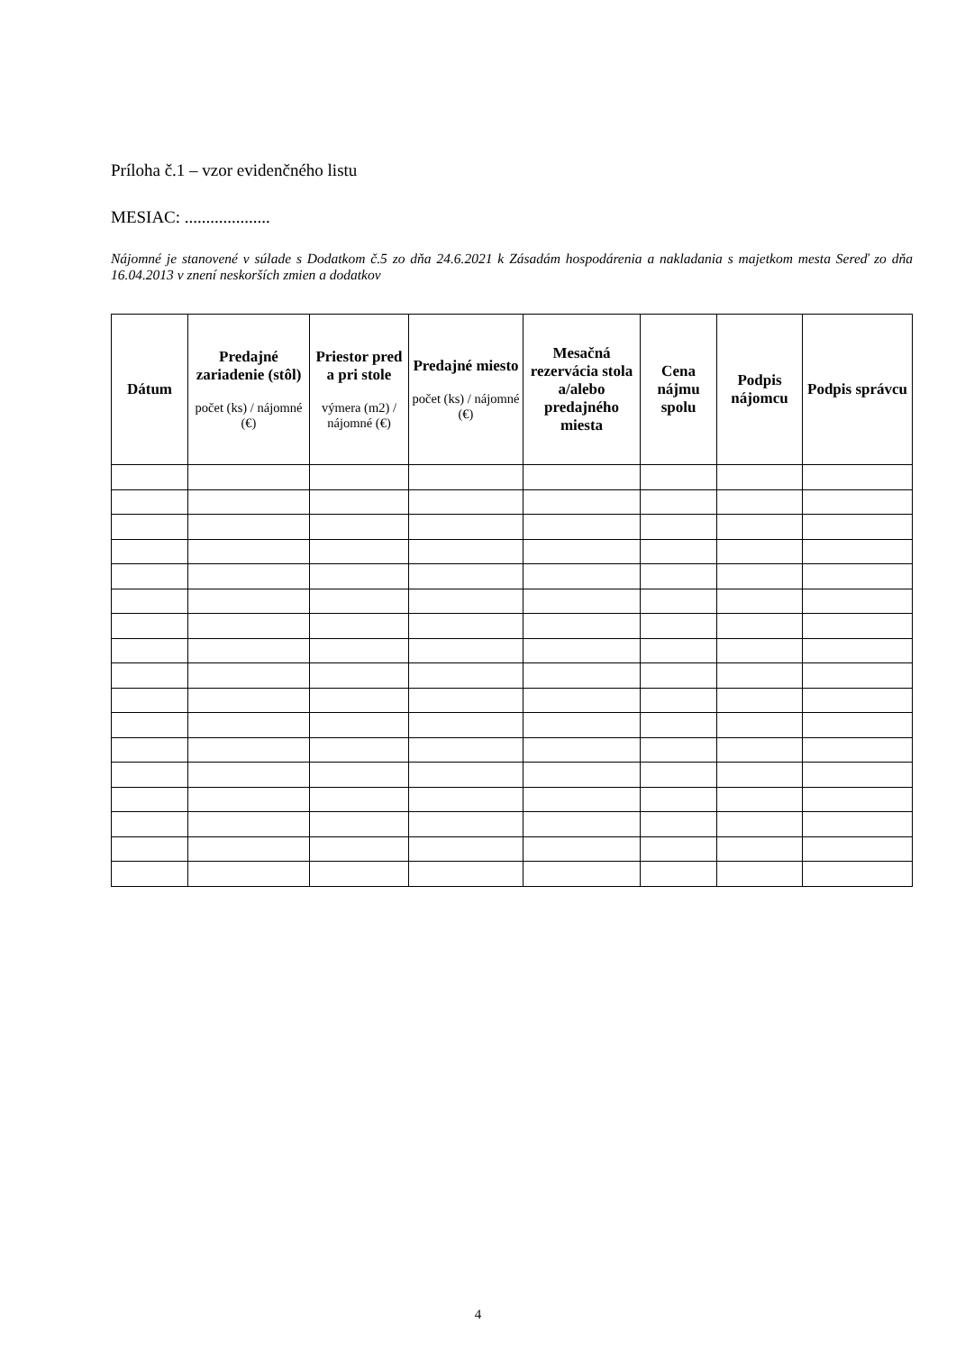Príloha č.1 – vzor evidenčného listu
MESIAC: ....................
Nájomné je stanovené v súlade s Dodatkom č.5 zo dňa 24.6.2021 k Zásadám hospodárenia a nakladania s majetkom mesta Sereď zo dňa 16.04.2013 v znení neskorších zmien a dodatkov
| Dátum | Predajné zariadenie (stôl) počet (ks) / nájomné (€) | Priestor pred a pri stole výmera (m2) / nájomné (€) | Predajné miesto počet (ks) / nájomné (€) | Mesačná rezervácia stola a/alebo predajného miesta | Cena nájmu spolu | Podpis nájomcu | Podpis správcu |
| --- | --- | --- | --- | --- | --- | --- | --- |
4